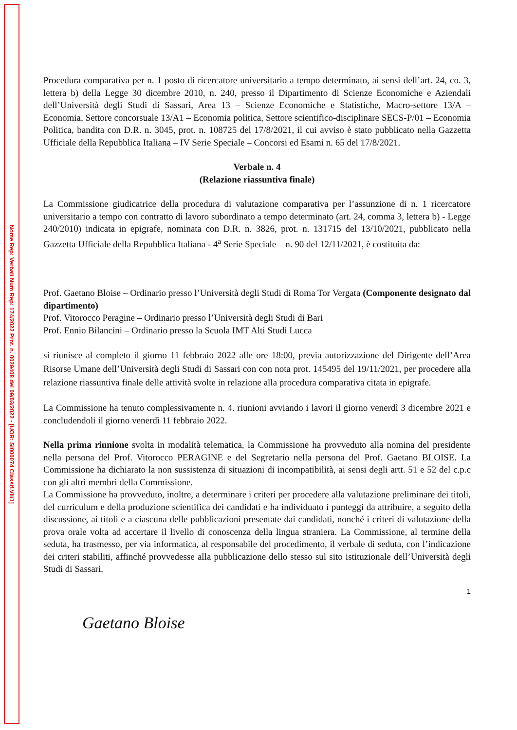Nome Rep: Verbali Num Rep: 174/2022 Prot. n. 0029408 del 09/03/2022 - [UOR: SI000074 Classif.VII/1]
Procedura comparativa per n. 1 posto di ricercatore universitario a tempo determinato, ai sensi dell’art. 24, co. 3, lettera b) della Legge 30 dicembre 2010, n. 240, presso il Dipartimento di Scienze Economiche e Aziendali dell’Università degli Studi di Sassari, Area 13 – Scienze Economiche e Statistiche, Macro-settore 13/A – Economia, Settore concorsuale 13/A1 – Economia politica, Settore scientifico-disciplinare SECS-P/01 – Economia Politica, bandita con D.R. n. 3045, prot. n. 108725 del 17/8/2021, il cui avviso è stato pubblicato nella Gazzetta Ufficiale della Repubblica Italiana – IV Serie Speciale – Concorsi ed Esami n. 65 del 17/8/2021.
Verbale n. 4
(Relazione riassuntiva finale)
La Commissione giudicatrice della procedura di valutazione comparativa per l’assunzione di n. 1 ricercatore universitario a tempo con contratto di lavoro subordinato a tempo determinato (art. 24, comma 3, lettera b) - Legge 240/2010) indicata in epigrafe, nominata con D.R. n. 3826, prot. n. 131715 del 13/10/2021, pubblicato nella Gazzetta Ufficiale della Repubblica Italiana - 4<sup>a</sup> Serie Speciale – n. 90 del 12/11/2021, è costituita da:
Prof. Gaetano Bloise – Ordinario presso l’Università degli Studi di Roma Tor Vergata (Componente designato dal dipartimento)
Prof. Vitorocco Peragine – Ordinario presso l’Università degli Studi di Bari
Prof. Ennio Bilancini – Ordinario presso la Scuola IMT Alti Studi Lucca
si riunisce al completo il giorno 11 febbraio 2022 alle ore 18:00, previa autorizzazione del Dirigente dell’Area Risorse Umane dell’Università degli Studi di Sassari con con nota prot. 145495 del 19/11/2021, per procedere alla relazione riassuntiva finale delle attività svolte in relazione alla procedura comparativa citata in epigrafe.
La Commissione ha tenuto complessivamente n. 4. riunioni avviando i lavori il giorno venerdì 3 dicembre 2021 e concludendoli il giorno venerdì 11 febbraio 2022.
Nella prima riunione svolta in modalità telematica, la Commissione ha provveduto alla nomina del presidente nella persona del Prof. Vitorocco PERAGINE e del Segretario nella persona del Prof. Gaetano BLOISE. La Commissione ha dichiarato la non sussistenza di situazioni di incompatibilità, ai sensi degli artt. 51 e 52 del c.p.c con gli altri membri della Commissione.
La Commissione ha provveduto, inoltre, a determinare i criteri per procedere alla valutazione preliminare dei titoli, del curriculum e della produzione scientifica dei candidati e ha individuato i punteggi da attribuire, a seguito della discussione, ai titoli e a ciascuna delle pubblicazioni presentate dai candidati, nonché i criteri di valutazione della prova orale volta ad accertare il livello di conoscenza della lingua straniera. La Commissione, al termine della seduta, ha trasmesso, per via informatica, al responsabile del procedimento, il verbale di seduta, con l’indicazione dei criteri stabiliti, affinché provvedesse alla pubblicazione dello stesso sul sito istituzionale dell’Università degli Studi di Sassari.
1
Gaetano Bloise